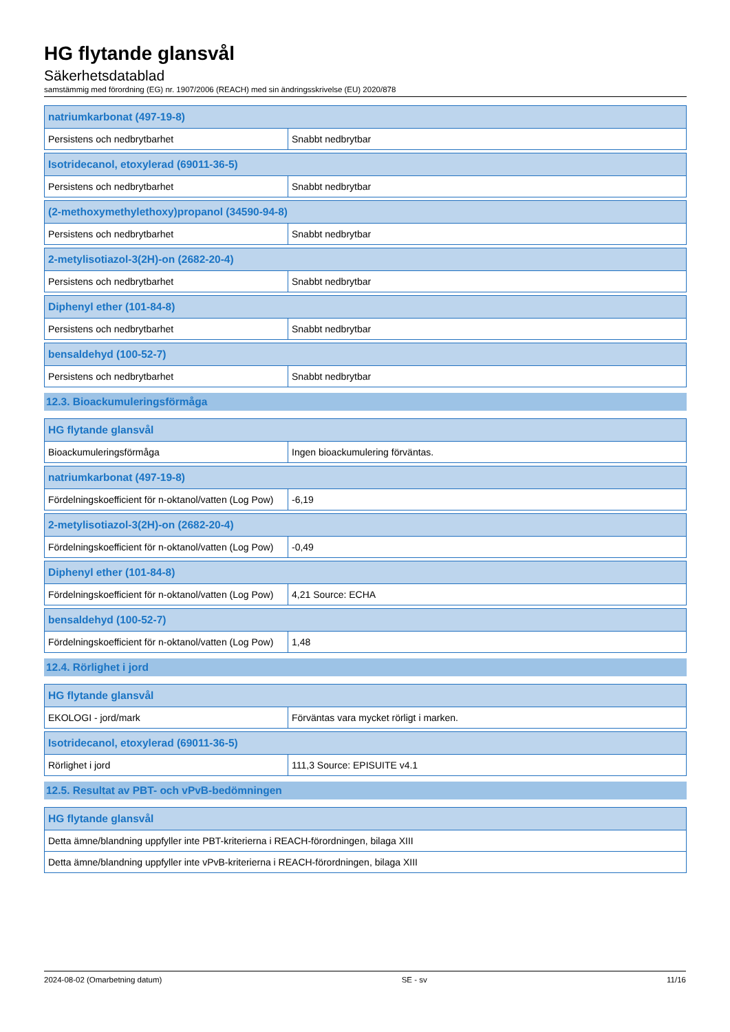HG flytande glansvål
Säkerhetsdatablad
samstämmig med förordning (EG) nr. 1907/2006 (REACH) med sin ändringsskrivelse (EU) 2020/878
| natriumkarbonat (497-19-8) | |
| --- | --- |
| Persistens och nedbrytbarhet | Snabbt nedbrytbar |
| Isotridecanol, etoxylerad (69011-36-5) | |
| --- | --- |
| Persistens och nedbrytbarhet | Snabbt nedbrytbar |
| (2-methoxymethylethoxy)propanol (34590-94-8) | |
| --- | --- |
| Persistens och nedbrytbarhet | Snabbt nedbrytbar |
| 2-metylisotiazol-3(2H)-on (2682-20-4) | |
| --- | --- |
| Persistens och nedbrytbarhet | Snabbt nedbrytbar |
| Diphenyl ether (101-84-8) | |
| --- | --- |
| Persistens och nedbrytbarhet | Snabbt nedbrytbar |
| bensaldehyd (100-52-7) | |
| --- | --- |
| Persistens och nedbrytbarhet | Snabbt nedbrytbar |
12.3. Bioackumuleringsförmåga
| HG flytande glansvål | |
| --- | --- |
| Bioackumuleringsförmåga | Ingen bioackumulering förväntas. |
| natriumkarbonat (497-19-8) | |
| --- | --- |
| Fördelningskoefficient för n-oktanol/vatten (Log Pow) | -6,19 |
| 2-metylisotiazol-3(2H)-on (2682-20-4) | |
| --- | --- |
| Fördelningskoefficient för n-oktanol/vatten (Log Pow) | -0,49 |
| Diphenyl ether (101-84-8) | |
| --- | --- |
| Fördelningskoefficient för n-oktanol/vatten (Log Pow) | 4,21 Source: ECHA |
| bensaldehyd (100-52-7) | |
| --- | --- |
| Fördelningskoefficient för n-oktanol/vatten (Log Pow) | 1,48 |
12.4. Rörlighet i jord
| HG flytande glansvål | |
| --- | --- |
| EKOLOGI - jord/mark | Förväntas vara mycket rörligt i marken. |
| Isotridecanol, etoxylerad (69011-36-5) | |
| --- | --- |
| Rörlighet i jord | 111,3 Source: EPISUITE v4.1 |
12.5. Resultat av PBT- och vPvB-bedömningen
| HG flytande glansvål |
| --- |
| Detta ämne/blandning uppfyller inte PBT-kriterierna i REACH-förordningen, bilaga XIII |
| Detta ämne/blandning uppfyller inte vPvB-kriterierna i REACH-förordningen, bilaga XIII |
2024-08-02 (Omarbetning datum) SE - sv 11/16